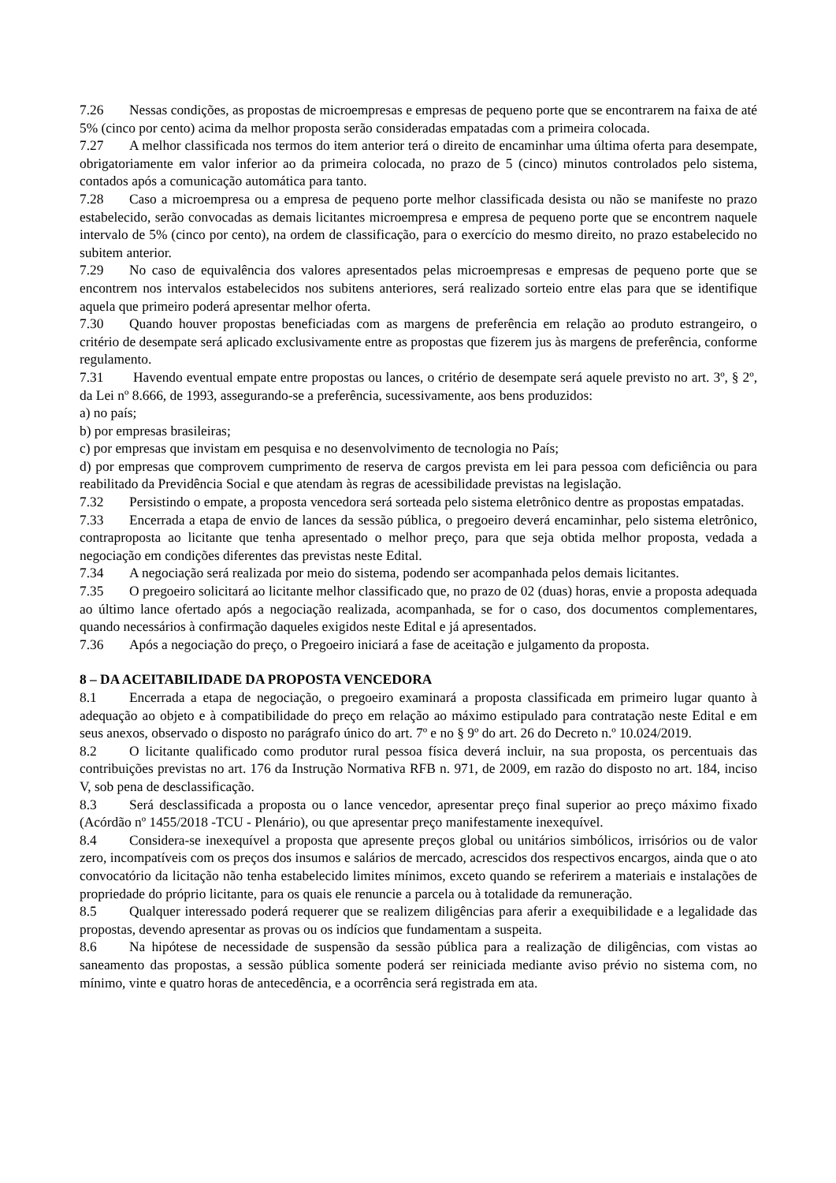7.26 Nessas condições, as propostas de microempresas e empresas de pequeno porte que se encontrarem na faixa de até 5% (cinco por cento) acima da melhor proposta serão consideradas empatadas com a primeira colocada.
7.27 A melhor classificada nos termos do item anterior terá o direito de encaminhar uma última oferta para desempate, obrigatoriamente em valor inferior ao da primeira colocada, no prazo de 5 (cinco) minutos controlados pelo sistema, contados após a comunicação automática para tanto.
7.28 Caso a microempresa ou a empresa de pequeno porte melhor classificada desista ou não se manifeste no prazo estabelecido, serão convocadas as demais licitantes microempresa e empresa de pequeno porte que se encontrem naquele intervalo de 5% (cinco por cento), na ordem de classificação, para o exercício do mesmo direito, no prazo estabelecido no subitem anterior.
7.29 No caso de equivalência dos valores apresentados pelas microempresas e empresas de pequeno porte que se encontrem nos intervalos estabelecidos nos subitens anteriores, será realizado sorteio entre elas para que se identifique aquela que primeiro poderá apresentar melhor oferta.
7.30 Quando houver propostas beneficiadas com as margens de preferência em relação ao produto estrangeiro, o critério de desempate será aplicado exclusivamente entre as propostas que fizerem jus às margens de preferência, conforme regulamento.
7.31 Havendo eventual empate entre propostas ou lances, o critério de desempate será aquele previsto no art. 3º, § 2º, da Lei nº 8.666, de 1993, assegurando-se a preferência, sucessivamente, aos bens produzidos:
a) no país;
b) por empresas brasileiras;
c) por empresas que invistam em pesquisa e no desenvolvimento de tecnologia no País;
d) por empresas que comprovem cumprimento de reserva de cargos prevista em lei para pessoa com deficiência ou para reabilitado da Previdência Social e que atendam às regras de acessibilidade previstas na legislação.
7.32 Persistindo o empate, a proposta vencedora será sorteada pelo sistema eletrônico dentre as propostas empatadas.
7.33 Encerrada a etapa de envio de lances da sessão pública, o pregoeiro deverá encaminhar, pelo sistema eletrônico, contraproposta ao licitante que tenha apresentado o melhor preço, para que seja obtida melhor proposta, vedada a negociação em condições diferentes das previstas neste Edital.
7.34 A negociação será realizada por meio do sistema, podendo ser acompanhada pelos demais licitantes.
7.35 O pregoeiro solicitará ao licitante melhor classificado que, no prazo de 02 (duas) horas, envie a proposta adequada ao último lance ofertado após a negociação realizada, acompanhada, se for o caso, dos documentos complementares, quando necessários à confirmação daqueles exigidos neste Edital e já apresentados.
7.36 Após a negociação do preço, o Pregoeiro iniciará a fase de aceitação e julgamento da proposta.
8 – DA ACEITABILIDADE DA PROPOSTA VENCEDORA
8.1 Encerrada a etapa de negociação, o pregoeiro examinará a proposta classificada em primeiro lugar quanto à adequação ao objeto e à compatibilidade do preço em relação ao máximo estipulado para contratação neste Edital e em seus anexos, observado o disposto no parágrafo único do art. 7º e no § 9º do art. 26 do Decreto n.º 10.024/2019.
8.2 O licitante qualificado como produtor rural pessoa física deverá incluir, na sua proposta, os percentuais das contribuições previstas no art. 176 da Instrução Normativa RFB n. 971, de 2009, em razão do disposto no art. 184, inciso V, sob pena de desclassificação.
8.3 Será desclassificada a proposta ou o lance vencedor, apresentar preço final superior ao preço máximo fixado (Acórdão nº 1455/2018 -TCU - Plenário), ou que apresentar preço manifestamente inexequível.
8.4 Considera-se inexequível a proposta que apresente preços global ou unitários simbólicos, irrisórios ou de valor zero, incompatíveis com os preços dos insumos e salários de mercado, acrescidos dos respectivos encargos, ainda que o ato convocatório da licitação não tenha estabelecido limites mínimos, exceto quando se referirem a materiais e instalações de propriedade do próprio licitante, para os quais ele renuncie a parcela ou à totalidade da remuneração.
8.5 Qualquer interessado poderá requerer que se realizem diligências para aferir a exequibilidade e a legalidade das propostas, devendo apresentar as provas ou os indícios que fundamentam a suspeita.
8.6 Na hipótese de necessidade de suspensão da sessão pública para a realização de diligências, com vistas ao saneamento das propostas, a sessão pública somente poderá ser reiniciada mediante aviso prévio no sistema com, no mínimo, vinte e quatro horas de antecedência, e a ocorrência será registrada em ata.